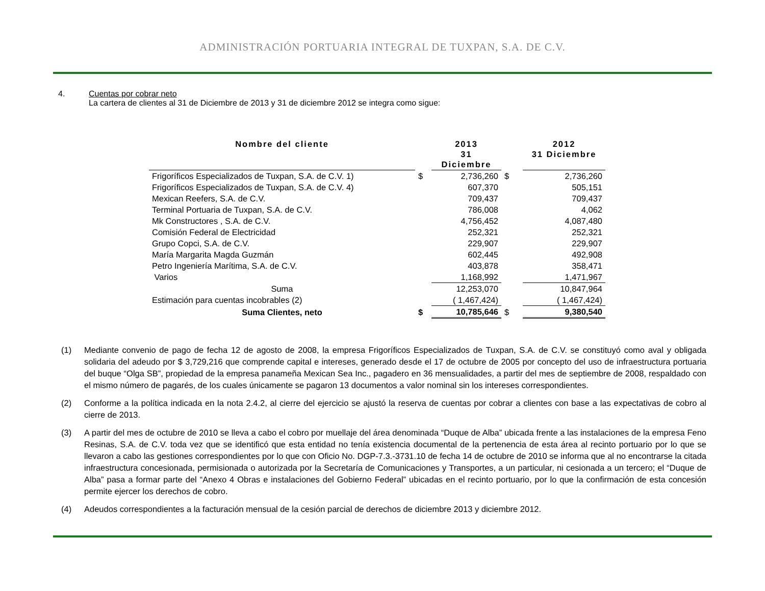ADMINISTRACIÓN PORTUARIA INTEGRAL DE TUXPAN, S.A. DE C.V.
4. Cuentas por cobrar neto
La cartera de clientes al 31 de Diciembre de 2013 y 31 de diciembre 2012 se integra como sigue:
| Nombre del cliente | | 2013 31 Diciembre | | 2012 31 Diciembre |
| --- | --- | --- | --- | --- |
| Frigoríficos Especializados de Tuxpan, S.A. de C.V. 1) | $ | 2,736,260 | $ | 2,736,260 |
| Frigoríficos Especializados de Tuxpan, S.A. de C.V. 4) | | 607,370 | | 505,151 |
| Mexican Reefers, S.A. de C.V. | | 709,437 | | 709,437 |
| Terminal Portuaria de Tuxpan, S.A. de C.V. | | 786,008 | | 4,062 |
| Mk Constructores , S.A. de C.V. | | 4,756,452 | | 4,087,480 |
| Comisión Federal de Electricidad | | 252,321 | | 252,321 |
| Grupo Copci, S.A. de C.V. | | 229,907 | | 229,907 |
| María Margarita Magda Guzmán | | 602,445 | | 492,908 |
| Petro Ingeniería Marítima, S.A. de C.V. | | 403,878 | | 358,471 |
| Varios | | 1,168,992 | | 1,471,967 |
| Suma | | 12,253,070 | | 10,847,964 |
| Estimación para cuentas incobrables (2) | | ( 1,467,424) | | ( 1,467,424) |
| Suma Clientes, neto | $ | 10,785,646 | $ | 9,380,540 |
(1) Mediante convenio de pago de fecha 12 de agosto de 2008, la empresa Frigoríficos Especializados de Tuxpan, S.A. de C.V. se constituyó como aval y obligada solidaria del adeudo por $ 3,729,216 que comprende capital e intereses, generado desde el 17 de octubre de 2005 por concepto del uso de infraestructura portuaria del buque “Olga SB”, propiedad de la empresa panameña Mexican Sea Inc., pagadero en 36 mensualidades, a partir del mes de septiembre de 2008, respaldado con el mismo número de pagarés, de los cuales únicamente se pagaron 13 documentos a valor nominal sin los intereses correspondientes.
(2) Conforme a la política indicada en la nota 2.4.2, al cierre del ejercicio se ajustó la reserva de cuentas por cobrar a clientes con base a las expectativas de cobro al cierre de 2013.
(3) A partir del mes de octubre de 2010 se lleva a cabo el cobro por muellaje del área denominada “Duque de Alba” ubicada frente a las instalaciones de la empresa Feno Resinas, S.A. de C.V. toda vez que se identificó que esta entidad no tenía existencia documental de la pertenencia de esta área al recinto portuario por lo que se llevaron a cabo las gestiones correspondientes por lo que con Oficio No. DGP-7.3.-3731.10 de fecha 14 de octubre de 2010 se informa que al no encontrarse la citada infraestructura concesionada, permisionada o autorizada por la Secretaría de Comunicaciones y Transportes, a un particular, ni cesionada a un tercero; el “Duque de Alba” pasa a formar parte del “Anexo 4 Obras e instalaciones del Gobierno Federal” ubicadas en el recinto portuario, por lo que la confirmación de esta concesión permite ejercer los derechos de cobro.
(4) Adeudos correspondientes a la facturación mensual de la cesión parcial de derechos de diciembre 2013 y diciembre 2012.